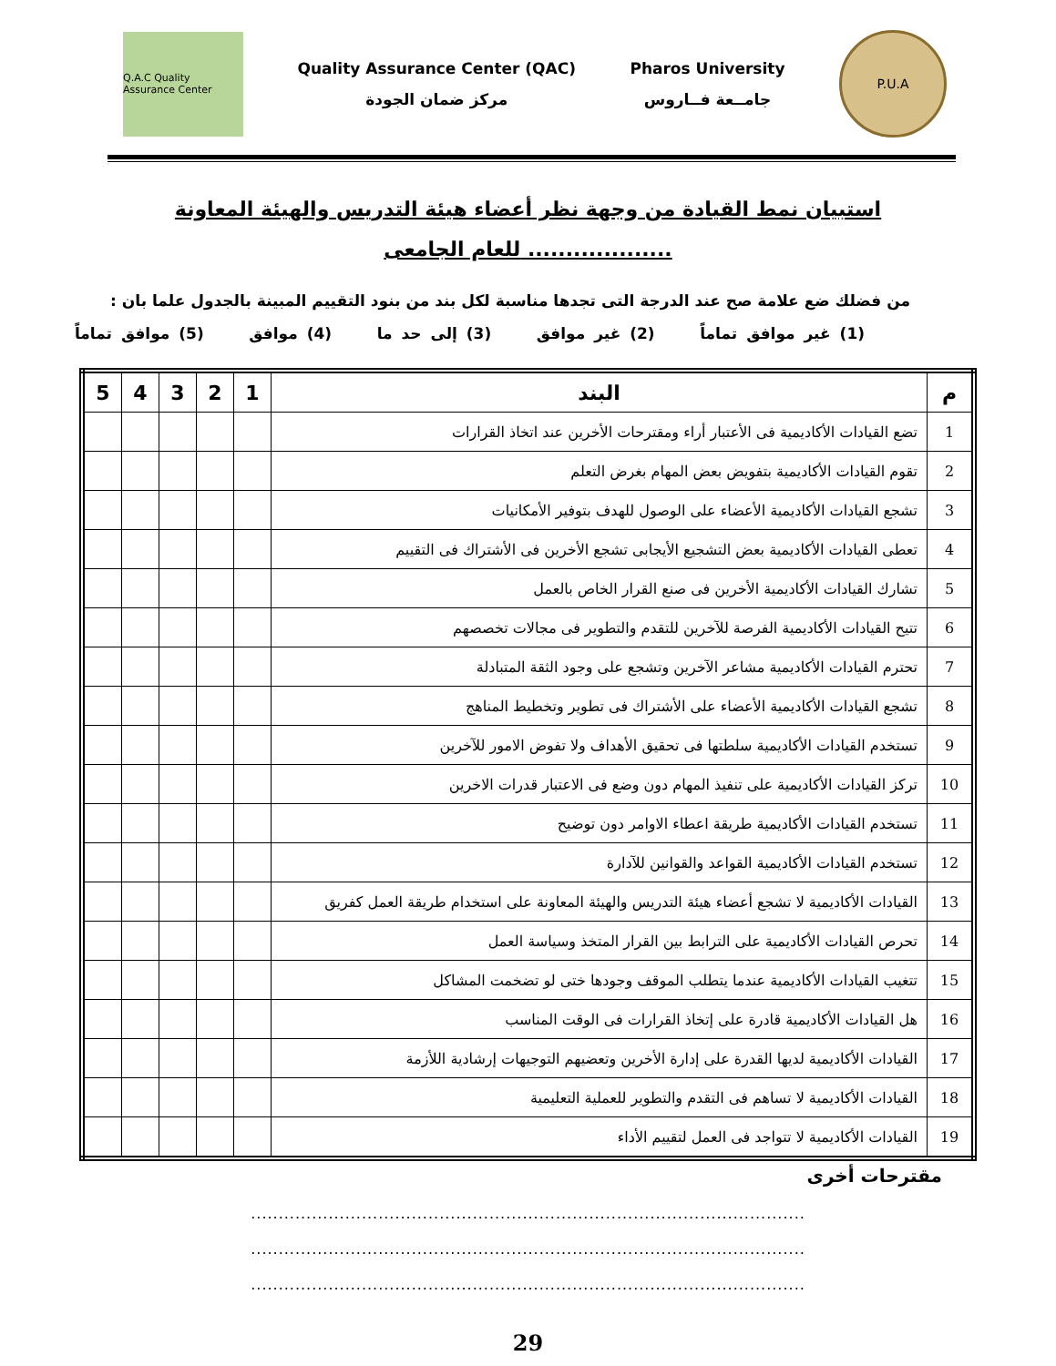Q.A.C Quality Assurance Center
Quality Assurance Center (QAC)
مركز ضمان الجودة
Pharos University
جامــعة فــاروس
P.U.A
استبيان نمط القيادة من وجهة نظر أعضاء هيئة التدريس والهيئة المعاونة
للعام الجامعى ...................
من فضلك ضع علامة صح عند الدرجة التى تجدها مناسبة لكل بند من بنود التقييم المبينة بالجدول علما بان :
(1) غير موافق تماماً (2) غير موافق (3) إلى حد ما (4) موافق (5) موافق تماماً
| م | البند | 1 | 2 | 3 | 4 | 5 |
| --- | --- | --- | --- | --- | --- | --- |
| 1 | تضع القيادات الأكاديمية فى الأعتبار أراء ومقترحات الأخرين عند اتخاذ القرارات | | | | | |
| 2 | تقوم القيادات الأكاديمية بتفويض بعض المهام بغرض التعلم | | | | | |
| 3 | تشجع القيادات الأكاديمية الأعضاء على الوصول للهدف بتوفير الأمكانيات | | | | | |
| 4 | تعطى القيادات الأكاديمية بعض التشجيع الأيجابى تشجع الأخرين فى الأشتراك فى التقييم | | | | | |
| 5 | تشارك القيادات الأكاديمية الأخرين فى صنع القرار الخاص بالعمل | | | | | |
| 6 | تتيح القيادات الأكاديمية الفرصة للآخرين للتقدم والتطوير فى مجالات تخصصهم | | | | | |
| 7 | تحترم القيادات الأكاديمية مشاعر الآخرين وتشجع على وجود الثقة المتبادلة | | | | | |
| 8 | تشجع القيادات الأكاديمية الأعضاء على الأشتراك فى تطوير وتخطيط المناهج | | | | | |
| 9 | تستخدم القيادات الأكاديمية سلطتها فى تحقيق الأهداف ولا تفوض الامور للآخرين | | | | | |
| 10 | تركز القيادات الأكاديمية على تنفيذ المهام دون وضع فى الاعتبار قدرات الاخرين | | | | | |
| 11 | تستخدم القيادات الأكاديمية طريقة اعطاء الاوامر دون توضيح | | | | | |
| 12 | تستخدم القيادات الأكاديمية القواعد والقوانين للآدارة | | | | | |
| 13 | القيادات الأكاديمية لا تشجع أعضاء هيئة التدريس والهيئة المعاونة على استخدام طريقة العمل كفريق | | | | | |
| 14 | تحرص القيادات الأكاديمية على الترابط بين القرار المتخذ وسياسة العمل | | | | | |
| 15 | تتغيب القيادات الأكاديمية عندما يتطلب الموقف وجودها ختى لو تضخمت المشاكل | | | | | |
| 16 | هل القيادات الأكاديمية قادرة على إتخاذ القرارات فى الوقت المناسب | | | | | |
| 17 | القيادات الأكاديمية لديها القدرة على إدارة الأخرين وتعضيهم التوجيهات إرشادية اللأزمة | | | | | |
| 18 | القيادات الأكاديمية لا تساهم فى التقدم والتطوير للعملية التعليمية | | | | | |
| 19 | القيادات الأكاديمية لا تتواجد فى العمل لتقييم الأداء | | | | | |
مقترحات أخرى
....................................................................................................
....................................................................................................
....................................................................................................
29